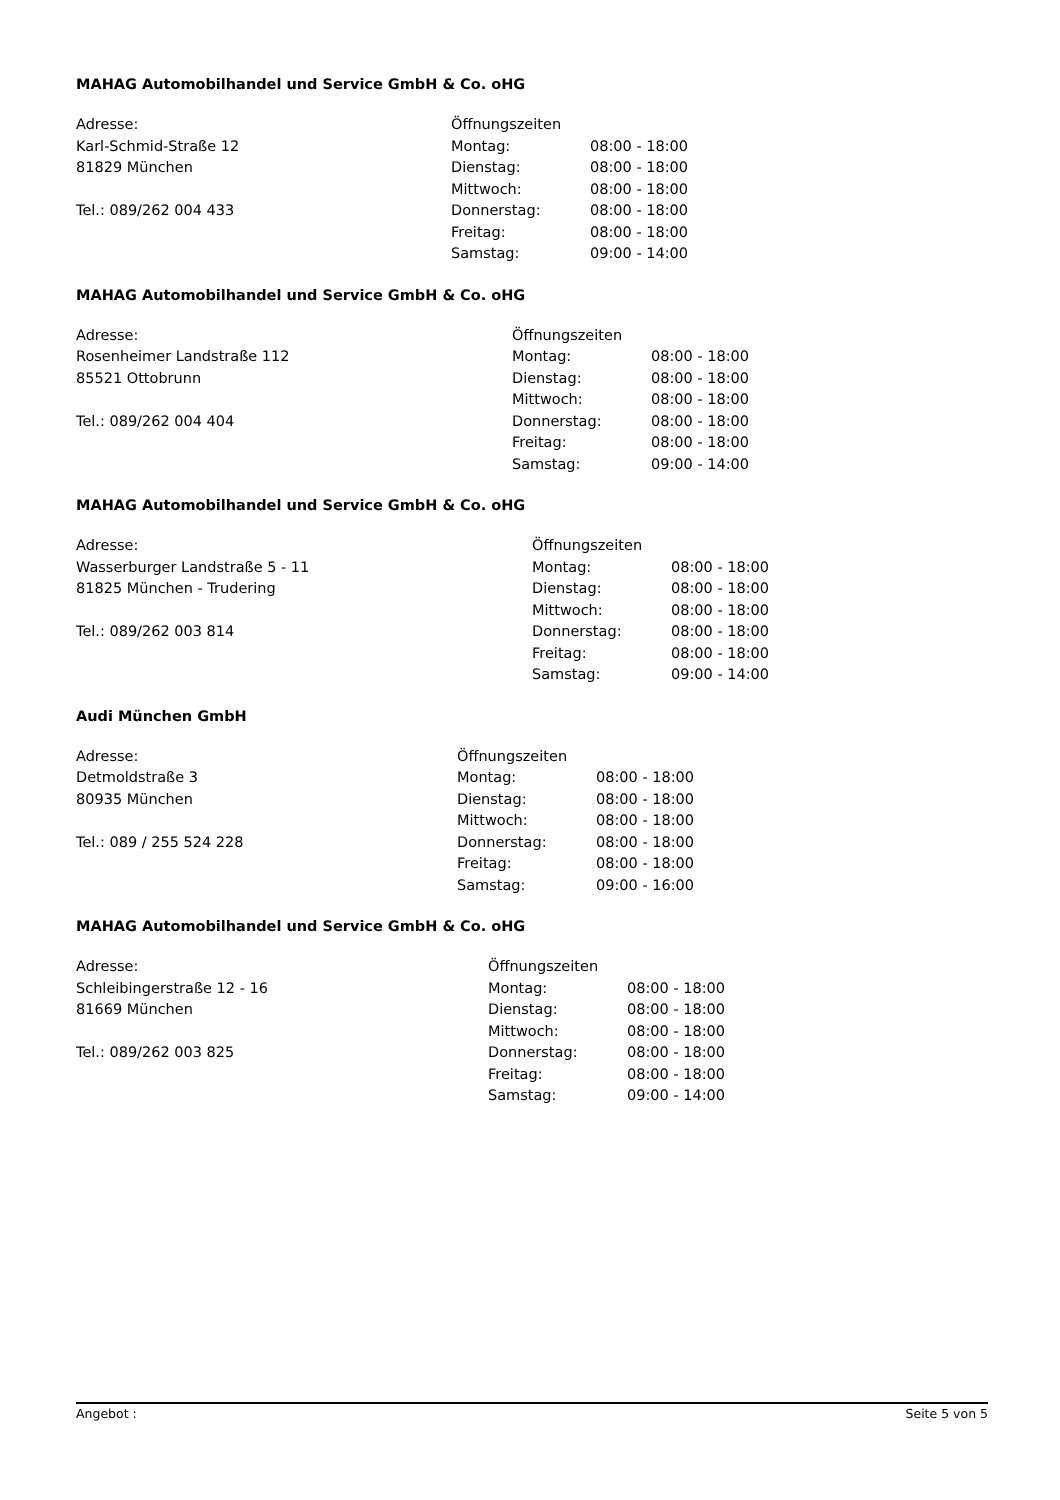MAHAG Automobilhandel und Service GmbH & Co. oHG
Adresse:
Karl-Schmid-Straße 12
81829 München
Tel.: 089/262 004 433
| Öffnungszeiten | |
| Montag: | 08:00 - 18:00 |
| Dienstag: | 08:00 - 18:00 |
| Mittwoch: | 08:00 - 18:00 |
| Donnerstag: | 08:00 - 18:00 |
| Freitag: | 08:00 - 18:00 |
| Samstag: | 09:00 - 14:00 |
MAHAG Automobilhandel und Service GmbH & Co. oHG
Adresse:
Rosenheimer Landstraße 112
85521 Ottobrunn
Tel.: 089/262 004 404
| Öffnungszeiten | |
| Montag: | 08:00 - 18:00 |
| Dienstag: | 08:00 - 18:00 |
| Mittwoch: | 08:00 - 18:00 |
| Donnerstag: | 08:00 - 18:00 |
| Freitag: | 08:00 - 18:00 |
| Samstag: | 09:00 - 14:00 |
MAHAG Automobilhandel und Service GmbH & Co. oHG
Adresse:
Wasserburger Landstraße 5 - 11
81825 München - Trudering
Tel.: 089/262 003 814
| Öffnungszeiten | |
| Montag: | 08:00 - 18:00 |
| Dienstag: | 08:00 - 18:00 |
| Mittwoch: | 08:00 - 18:00 |
| Donnerstag: | 08:00 - 18:00 |
| Freitag: | 08:00 - 18:00 |
| Samstag: | 09:00 - 14:00 |
Audi München GmbH
Adresse:
Detmoldstraße 3
80935 München
Tel.: 089 / 255 524 228
| Öffnungszeiten | |
| Montag: | 08:00 - 18:00 |
| Dienstag: | 08:00 - 18:00 |
| Mittwoch: | 08:00 - 18:00 |
| Donnerstag: | 08:00 - 18:00 |
| Freitag: | 08:00 - 18:00 |
| Samstag: | 09:00 - 16:00 |
MAHAG Automobilhandel und Service GmbH & Co. oHG
Adresse:
Schleibingerstraße 12 - 16
81669 München
Tel.: 089/262 003 825
| Öffnungszeiten | |
| Montag: | 08:00 - 18:00 |
| Dienstag: | 08:00 - 18:00 |
| Mittwoch: | 08:00 - 18:00 |
| Donnerstag: | 08:00 - 18:00 |
| Freitag: | 08:00 - 18:00 |
| Samstag: | 09:00 - 14:00 |
Angebot : Seite 5 von 5